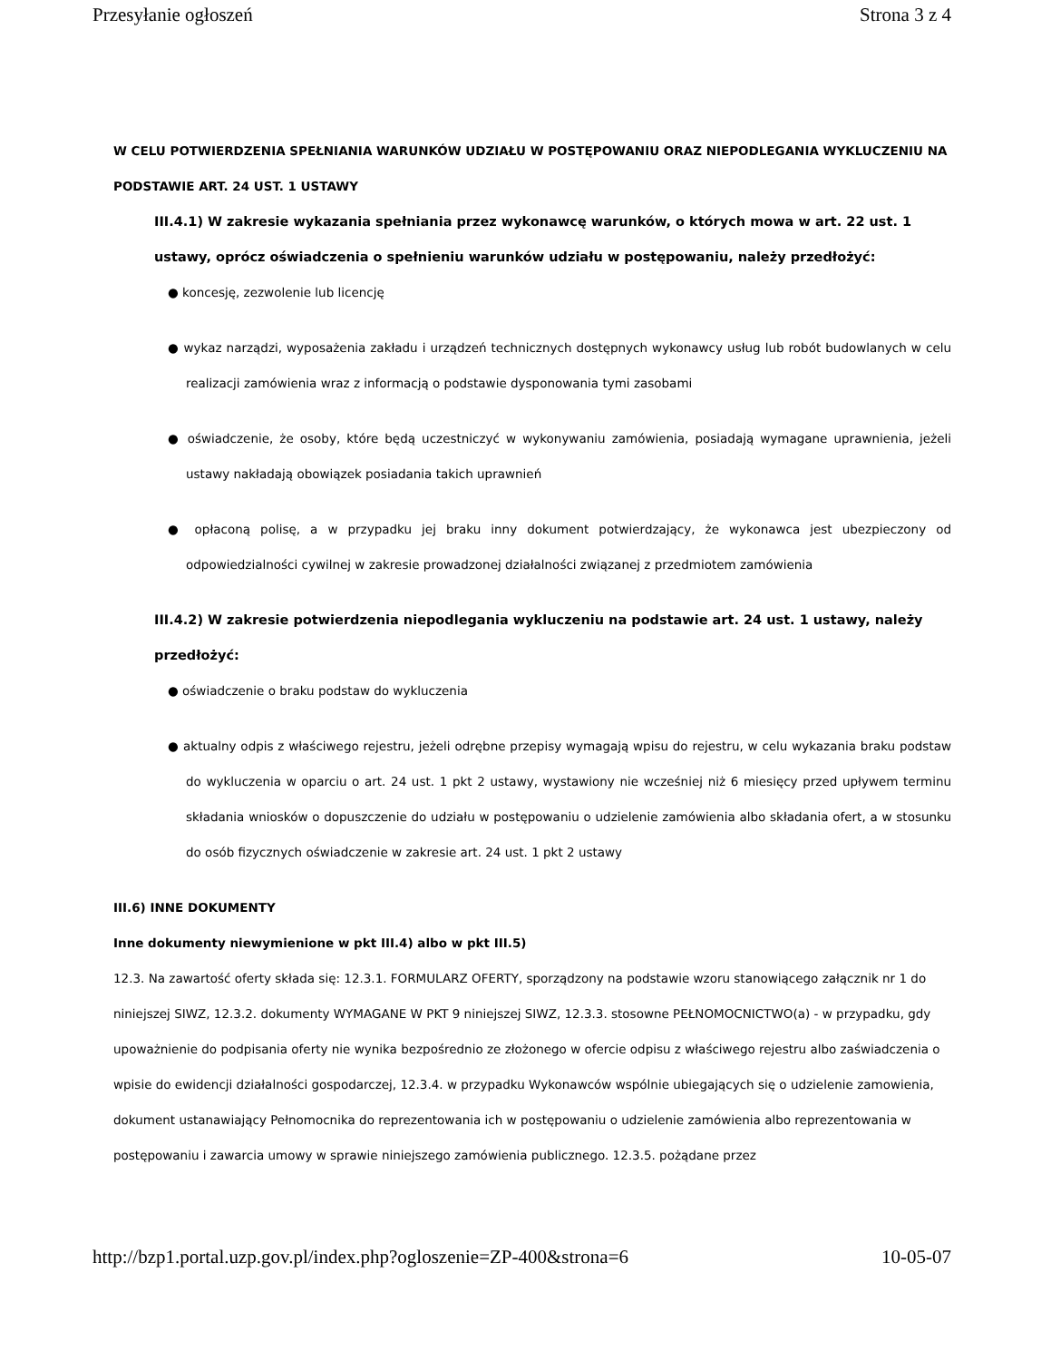Przesyłanie ogłoszeń Strona 3 z 4
W CELU POTWIERDZENIA SPEŁNIANIA WARUNKÓW UDZIAŁU W POSTĘPOWANIU ORAZ NIEPODLEGANIA WYKLUCZENIU NA PODSTAWIE ART. 24 UST. 1 USTAWY
III.4.1) W zakresie wykazania spełniania przez wykonawcę warunków, o których mowa w art. 22 ust. 1 ustawy, oprócz oświadczenia o spełnieniu warunków udziału w postępowaniu, należy przedłożyć:
● koncesję, zezwolenie lub licencję
● wykaz narządzi, wyposażenia zakładu i urządzeń technicznych dostępnych wykonawcy usług lub robót budowlanych w celu realizacji zamówienia wraz z informacją o podstawie dysponowania tymi zasobami
● oświadczenie, że osoby, które będą uczestniczyć w wykonywaniu zamówienia, posiadają wymagane uprawnienia, jeżeli ustawy nakładają obowiązek posiadania takich uprawnień
● opłaconą polisę, a w przypadku jej braku inny dokument potwierdzający, że wykonawca jest ubezpieczony od odpowiedzialności cywilnej w zakresie prowadzonej działalności związanej z przedmiotem zamówienia
III.4.2) W zakresie potwierdzenia niepodlegania wykluczeniu na podstawie art. 24 ust. 1 ustawy, należy przedłożyć:
● oświadczenie o braku podstaw do wykluczenia
● aktualny odpis z właściwego rejestru, jeżeli odrębne przepisy wymagają wpisu do rejestru, w celu wykazania braku podstaw do wykluczenia w oparciu o art. 24 ust. 1 pkt 2 ustawy, wystawiony nie wcześniej niż 6 miesięcy przed upływem terminu składania wniosków o dopuszczenie do udziału w postępowaniu o udzielenie zamówienia albo składania ofert, a w stosunku do osób fizycznych oświadczenie w zakresie art. 24 ust. 1 pkt 2 ustawy
III.6) INNE DOKUMENTY
Inne dokumenty niewymienione w pkt III.4) albo w pkt III.5)
12.3. Na zawartość oferty składa się: 12.3.1. FORMULARZ OFERTY, sporządzony na podstawie wzoru stanowiącego załącznik nr 1 do niniejszej SIWZ, 12.3.2. dokumenty WYMAGANE W PKT 9 niniejszej SIWZ, 12.3.3. stosowne PEŁNOMOCNICTWO(a) - w przypadku, gdy upoważnienie do podpisania oferty nie wynika bezpośrednio ze złożonego w ofercie odpisu z właściwego rejestru albo zaświadczenia o wpisie do ewidencji działalności gospodarczej, 12.3.4. w przypadku Wykonawców wspólnie ubiegających się o udzielenie zamowienia, dokument ustanawiający Pełnomocnika do reprezentowania ich w postępowaniu o udzielenie zamówienia albo reprezentowania w postępowaniu i zawarcia umowy w sprawie niniejszego zamówienia publicznego. 12.3.5. pożądane przez
http://bzp1.portal.uzp.gov.pl/index.php?ogloszenie=ZP-400&strona=6 10-05-07